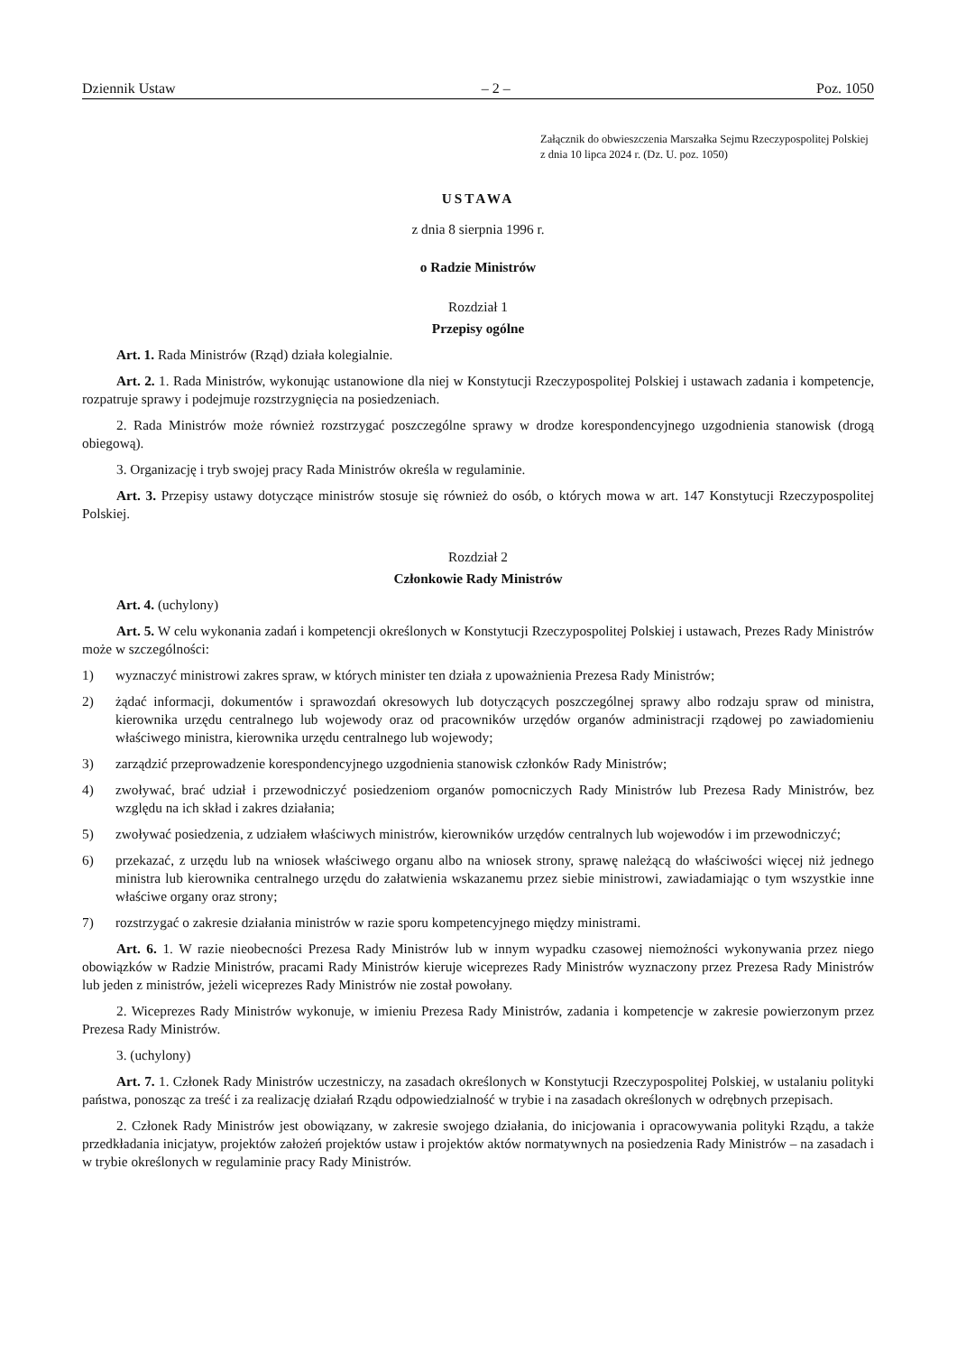Dziennik Ustaw – 2 – Poz. 1050
Załącznik do obwieszczenia Marszałka Sejmu Rzeczypospolitej Polskiej z dnia 10 lipca 2024 r. (Dz. U. poz. 1050)
USTAWA
z dnia 8 sierpnia 1996 r.
o Radzie Ministrów
Rozdział 1
Przepisy ogólne
Art. 1. Rada Ministrów (Rząd) działa kolegialnie.
Art. 2. 1. Rada Ministrów, wykonując ustanowione dla niej w Konstytucji Rzeczypospolitej Polskiej i ustawach zadania i kompetencje, rozpatruje sprawy i podejmuje rozstrzygnięcia na posiedzeniach.
2. Rada Ministrów może również rozstrzygać poszczególne sprawy w drodze korespondencyjnego uzgodnienia stanowisk (drogą obiegową).
3. Organizację i tryb swojej pracy Rada Ministrów określa w regulaminie.
Art. 3. Przepisy ustawy dotyczące ministrów stosuje się również do osób, o których mowa w art. 147 Konstytucji Rzeczypospolitej Polskiej.
Rozdział 2
Członkowie Rady Ministrów
Art. 4. (uchylony)
Art. 5. W celu wykonania zadań i kompetencji określonych w Konstytucji Rzeczypospolitej Polskiej i ustawach, Prezes Rady Ministrów może w szczególności:
1) wyznaczyć ministrowi zakres spraw, w których minister ten działa z upoważnienia Prezesa Rady Ministrów;
2) żądać informacji, dokumentów i sprawozdań okresowych lub dotyczących poszczególnej sprawy albo rodzaju spraw od ministra, kierownika urzędu centralnego lub wojewody oraz od pracowników urzędów organów administracji rządowej po zawiadomieniu właściwego ministra, kierownika urzędu centralnego lub wojewody;
3) zarządzić przeprowadzenie korespondencyjnego uzgodnienia stanowisk członków Rady Ministrów;
4) zwoływać, brać udział i przewodniczyć posiedzeniom organów pomocniczych Rady Ministrów lub Prezesa Rady Ministrów, bez względu na ich skład i zakres działania;
5) zwoływać posiedzenia, z udziałem właściwych ministrów, kierowników urzędów centralnych lub wojewodów i im przewodniczyć;
6) przekazać, z urzędu lub na wniosek właściwego organu albo na wniosek strony, sprawę należącą do właściwości więcej niż jednego ministra lub kierownika centralnego urzędu do załatwienia wskazanemu przez siebie ministrowi, zawiadamiając o tym wszystkie inne właściwe organy oraz strony;
7) rozstrzygać o zakresie działania ministrów w razie sporu kompetencyjnego między ministrami.
Art. 6. 1. W razie nieobecności Prezesa Rady Ministrów lub w innym wypadku czasowej niemożności wykonywania przez niego obowiązków w Radzie Ministrów, pracami Rady Ministrów kieruje wiceprezes Rady Ministrów wyznaczony przez Prezesa Rady Ministrów lub jeden z ministrów, jeżeli wiceprezes Rady Ministrów nie został powołany.
2. Wiceprezes Rady Ministrów wykonuje, w imieniu Prezesa Rady Ministrów, zadania i kompetencje w zakresie powierzonym przez Prezesa Rady Ministrów.
3. (uchylony)
Art. 7. 1. Członek Rady Ministrów uczestniczy, na zasadach określonych w Konstytucji Rzeczypospolitej Polskiej, w ustalaniu polityki państwa, ponosząc za treść i za realizację działań Rządu odpowiedzialność w trybie i na zasadach określonych w odrębnych przepisach.
2. Członek Rady Ministrów jest obowiązany, w zakresie swojego działania, do inicjowania i opracowywania polityki Rządu, a także przedkładania inicjatyw, projektów założeń projektów ustaw i projektów aktów normatywnych na posiedzenia Rady Ministrów – na zasadach i w trybie określonych w regulaminie pracy Rady Ministrów.